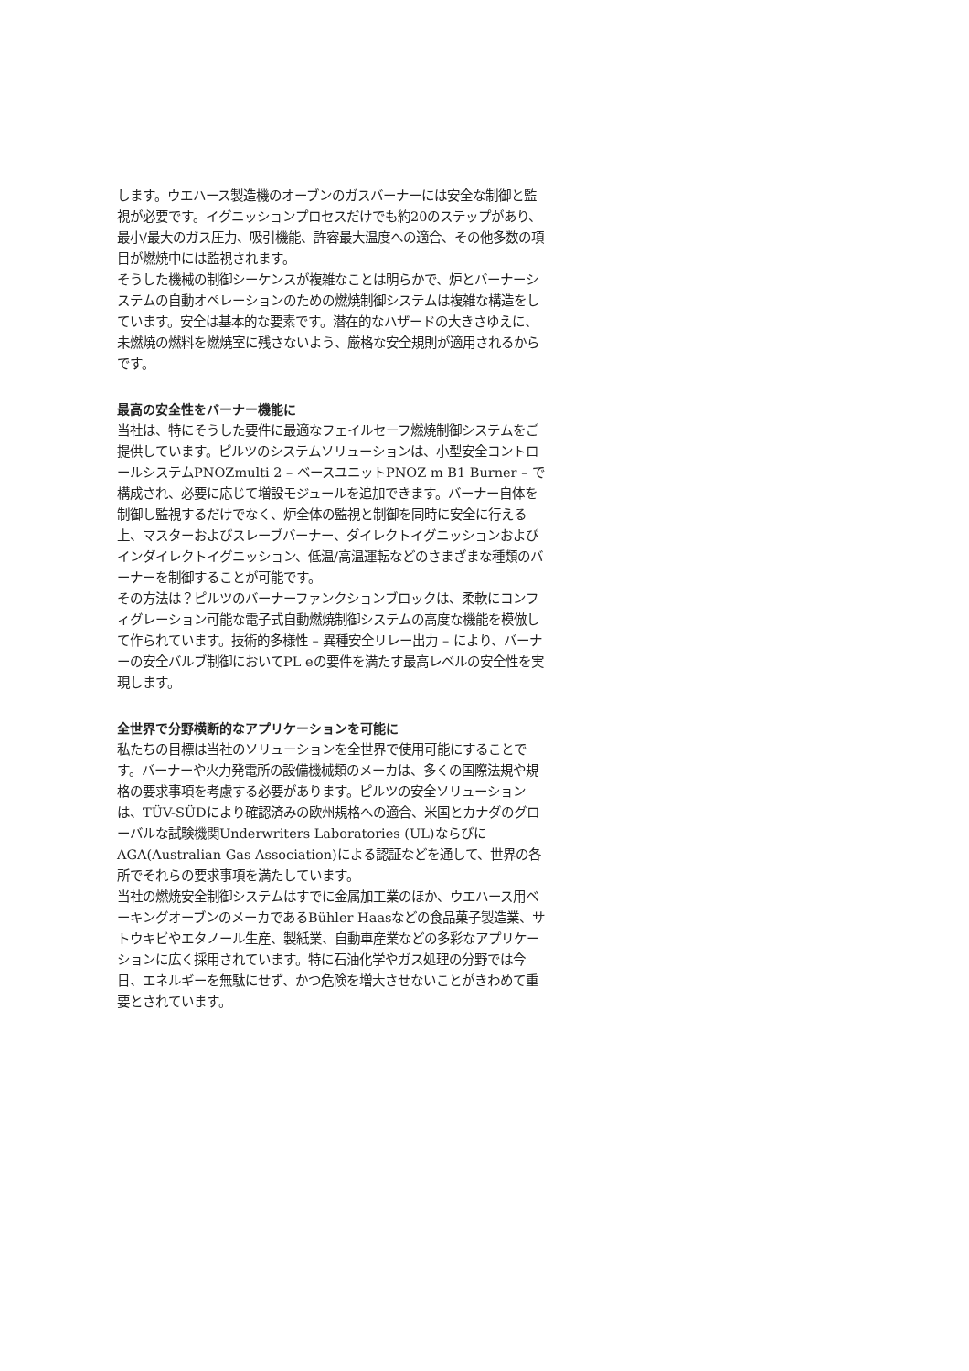します。ウエハース製造機のオーブンのガスバーナーには安全な制御と監視が必要です。イグニッションプロセスだけでも約20のステップがあり、最小/最大のガス圧力、吸引機能、許容最大温度への適合、その他多数の項目が燃焼中には監視されます。
そうした機械の制御シーケンスが複雑なことは明らかで、炉とバーナーシステムの自動オペレーションのための燃焼制御システムは複雑な構造をしています。安全は基本的な要素です。潜在的なハザードの大きさゆえに、未燃焼の燃料を燃焼室に残さないよう、厳格な安全規則が適用されるからです。
最高の安全性をバーナー機能に
当社は、特にそうした要件に最適なフェイルセーフ燃焼制御システムをご提供しています。ピルツのシステムソリューションは、小型安全コントロールシステムPNOZmulti 2 – ベースユニットPNOZ m B1 Burner – で構成され、必要に応じて増設モジュールを追加できます。バーナー自体を制御し監視するだけでなく、炉全体の監視と制御を同時に安全に行える上、マスターおよびスレーブバーナー、ダイレクトイグニッションおよびインダイレクトイグニッション、低温/高温運転などのさまざまな種類のバーナーを制御することが可能です。
その方法は？ピルツのバーナーファンクションブロックは、柔軟にコンフィグレーション可能な電子式自動燃焼制御システムの高度な機能を模倣して作られています。技術的多様性 – 異種安全リレー出力 – により、バーナーの安全バルブ制御においてPL eの要件を満たす最高レベルの安全性を実現します。
全世界で分野横断的なアプリケーションを可能に
私たちの目標は当社のソリューションを全世界で使用可能にすることです。バーナーや火力発電所の設備機械類のメーカは、多くの国際法規や規格の要求事項を考慮する必要があります。ピルツの安全ソリューションは、TÜV-SÜDにより確認済みの欧州規格への適合、米国とカナダのグローバルな試験機関Underwriters Laboratories (UL)ならびにAGA(Australian Gas Association)による認証などを通して、世界の各所でそれらの要求事項を満たしています。
当社の燃焼安全制御システムはすでに金属加工業のほか、ウエハース用ベーキングオーブンのメーカであるBühler Haasなどの食品菓子製造業、サトウキビやエタノール生産、製紙業、自動車産業などの多彩なアプリケーションに広く採用されています。特に石油化学やガス処理の分野では今日、エネルギーを無駄にせず、かつ危険を増大させないことがきわめて重要とされています。